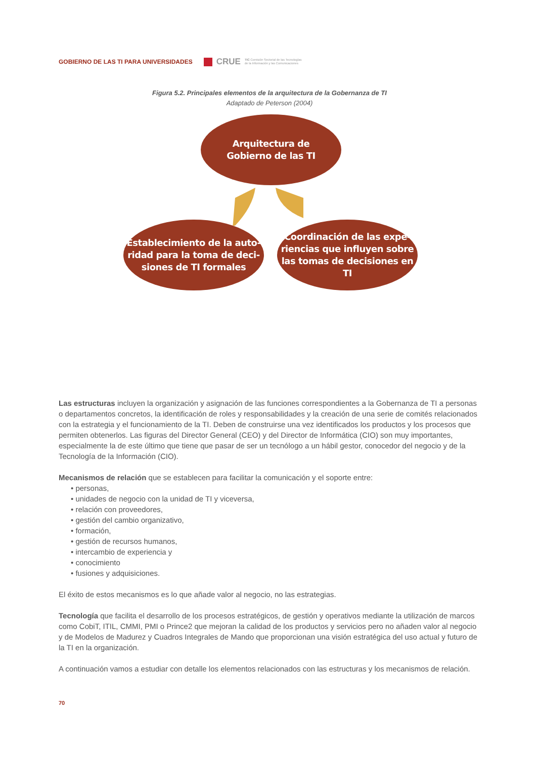GOBIERNO DE LAS TI PARA UNIVERSIDADES CRUE TIC Comisión Sectorial de las Tecnologías
de la Información y las Comunicaciones
Figura 5.2. Principales elementos de la arquitectura de la Gobernanza de TI
Adaptado de Peterson (2004)
Arquitectura de
Gobierno de las TI
Establecimiento de la auto-
ridad para la toma de deci-
siones de TI formales
Coordinación de las expe-
riencias que influyen sobre
las tomas de decisiones en
TI
Las estructuras incluyen la organización y asignación de las funciones correspondientes a la Gobernanza de TI a personas o departamentos concretos, la identificación de roles y responsabilidades y la creación de una serie de comités relacionados con la estrategia y el funcionamiento de la TI. Deben de construirse una vez identificados los productos y los procesos que permiten obtenerlos. Las figuras del Director General (CEO) y del Director de Informática (CIO) son muy importantes, especialmente la de este último que tiene que pasar de ser un tecnólogo a un hábil gestor, conocedor del negocio y de la Tecnología de la Información (CIO).
Mecanismos de relación que se establecen para facilitar la comunicación y el soporte entre:
• personas,
• unidades de negocio con la unidad de TI y viceversa,
• relación con proveedores,
• gestión del cambio organizativo,
• formación,
• gestión de recursos humanos,
• intercambio de experiencia y
• conocimiento
• fusiones y adquisiciones.
El éxito de estos mecanismos es lo que añade valor al negocio, no las estrategias.
Tecnología que facilita el desarrollo de los procesos estratégicos, de gestión y operativos mediante la utilización de marcos como CobiT, ITIL, CMMI, PMI o Prince2 que mejoran la calidad de los productos y servicios pero no añaden valor al negocio y de Modelos de Madurez y Cuadros Integrales de Mando que proporcionan una visión estratégica del uso actual y futuro de la TI en la organización.
A continuación vamos a estudiar con detalle los elementos relacionados con las estructuras y los mecanismos de relación.
70